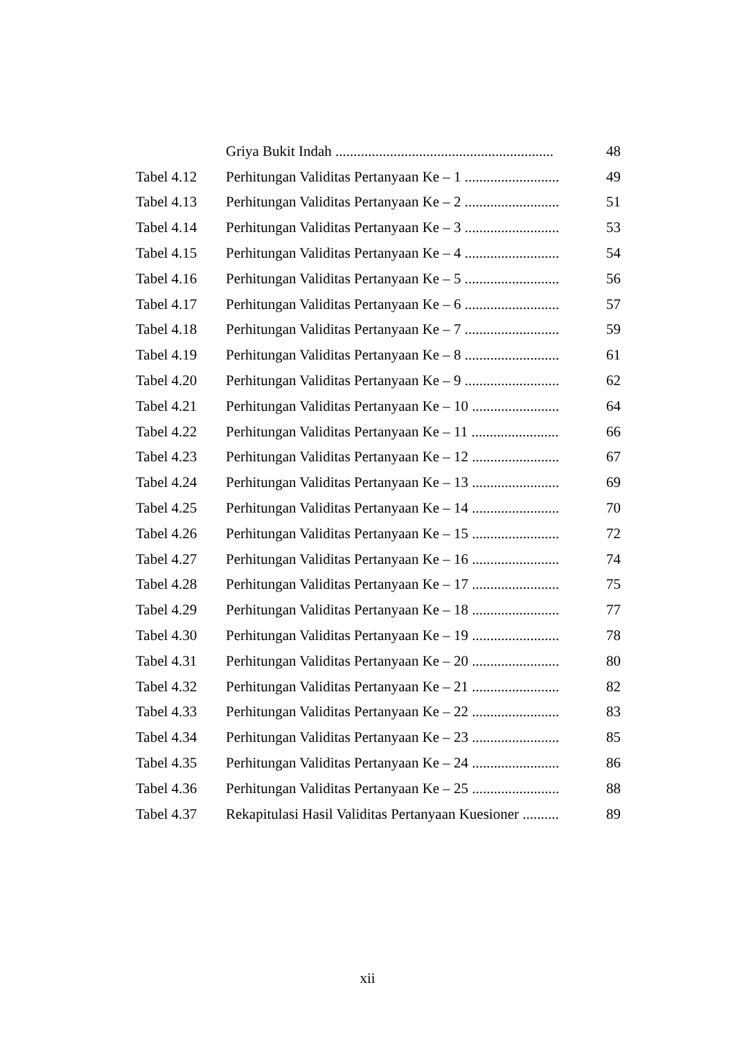| | Griya Bukit Indah ............................................................ | 48 |
| Tabel 4.12 | Perhitungan Validitas Pertanyaan Ke – 1 .......................... | 49 |
| Tabel 4.13 | Perhitungan Validitas Pertanyaan Ke – 2 .......................... | 51 |
| Tabel 4.14 | Perhitungan Validitas Pertanyaan Ke – 3 .......................... | 53 |
| Tabel 4.15 | Perhitungan Validitas Pertanyaan Ke – 4 .......................... | 54 |
| Tabel 4.16 | Perhitungan Validitas Pertanyaan Ke – 5 .......................... | 56 |
| Tabel 4.17 | Perhitungan Validitas Pertanyaan Ke – 6 .......................... | 57 |
| Tabel 4.18 | Perhitungan Validitas Pertanyaan Ke – 7 .......................... | 59 |
| Tabel 4.19 | Perhitungan Validitas Pertanyaan Ke – 8 .......................... | 61 |
| Tabel 4.20 | Perhitungan Validitas Pertanyaan Ke – 9 .......................... | 62 |
| Tabel 4.21 | Perhitungan Validitas Pertanyaan Ke – 10 ........................ | 64 |
| Tabel 4.22 | Perhitungan Validitas Pertanyaan Ke – 11 ........................ | 66 |
| Tabel 4.23 | Perhitungan Validitas Pertanyaan Ke – 12 ........................ | 67 |
| Tabel 4.24 | Perhitungan Validitas Pertanyaan Ke – 13 ........................ | 69 |
| Tabel 4.25 | Perhitungan Validitas Pertanyaan Ke – 14 ........................ | 70 |
| Tabel 4.26 | Perhitungan Validitas Pertanyaan Ke – 15 ........................ | 72 |
| Tabel 4.27 | Perhitungan Validitas Pertanyaan Ke – 16 ........................ | 74 |
| Tabel 4.28 | Perhitungan Validitas Pertanyaan Ke – 17 ........................ | 75 |
| Tabel 4.29 | Perhitungan Validitas Pertanyaan Ke – 18 ........................ | 77 |
| Tabel 4.30 | Perhitungan Validitas Pertanyaan Ke – 19 ........................ | 78 |
| Tabel 4.31 | Perhitungan Validitas Pertanyaan Ke – 20 ........................ | 80 |
| Tabel 4.32 | Perhitungan Validitas Pertanyaan Ke – 21 ........................ | 82 |
| Tabel 4.33 | Perhitungan Validitas Pertanyaan Ke – 22 ........................ | 83 |
| Tabel 4.34 | Perhitungan Validitas Pertanyaan Ke – 23 ........................ | 85 |
| Tabel 4.35 | Perhitungan Validitas Pertanyaan Ke – 24 ........................ | 86 |
| Tabel 4.36 | Perhitungan Validitas Pertanyaan Ke – 25 ........................ | 88 |
| Tabel 4.37 | Rekapitulasi Hasil Validitas Pertanyaan Kuesioner .......... | 89 |
xii